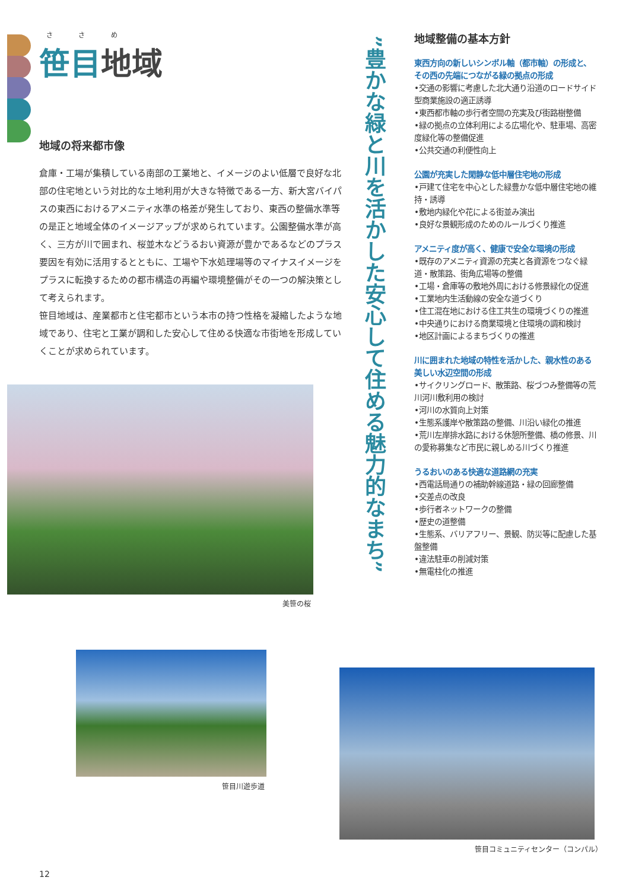さ さ め
笹目地域
地域の将来都市像
倉庫・工場が集積している南部の工業地と、イメージのよい低層で良好な北部の住宅地という対比的な土地利用が大きな特徴である一方、新大宮バイパスの東西におけるアメニティ水準の格差が発生しており、東西の整備水準等の是正と地域全体のイメージアップが求められています。公園整備水準が高く、三方が川で囲まれ、桜並木などうるおい資源が豊かであるなどのプラス要因を有効に活用するとともに、工場や下水処理場等のマイナスイメージをプラスに転換するための都市構造の再編や環境整備がその一つの解決策として考えられます。
笹目地域は、産業都市と住宅都市という本市の持つ性格を凝縮したような地域であり、住宅と工業が調和した安心して住める快適な市街地を形成していくことが求められています。
美笹の桜
笹目川遊歩道
笹目コミュニティセンター（コンパル）
”豊かな緑と川を活かした安心して住める魅力的なまち”
地域整備の基本方針
東西方向の新しいシンボル軸（都市軸）の形成と、その西の先端につながる緑の拠点の形成
•交通の影響に考慮した北大通り沿道のロードサイド型商業施設の適正誘導
•東西都市軸の歩行者空間の充実及び街路樹整備
•緑の拠点の立体利用による広場化や、駐車場、高密度緑化等の整備促進
•公共交通の利便性向上
公園が充実した閑静な低中層住宅地の形成
•戸建て住宅を中心とした緑豊かな低中層住宅地の維持・誘導
•敷地内緑化や花による街並み演出
•良好な景観形成のためのルールづくり推進
アメニティ度が高く、健康で安全な環境の形成
•既存のアメニティ資源の充実と各資源をつなぐ緑道・散策路、街角広場等の整備
•工場・倉庫等の敷地外周における修景緑化の促進
•工業地内生活動線の安全な道づくり
•住工混在地における住工共生の環境づくりの推進
•中央通りにおける商業環境と住環境の調和検討
•地区計画によるまちづくりの推進
川に囲まれた地域の特性を活かした、親水性のある美しい水辺空間の形成
•サイクリングロード、散策路、桜づつみ整備等の荒川河川敷利用の検討
•河川の水質向上対策
•生態系護岸や散策路の整備、川沿い緑化の推進
•荒川左岸排水路における休憩所整備、橋の修景、川の愛称募集など市民に親しめる川づくり推進
うるおいのある快適な道路網の充実
•西電話局通りの補助幹線道路・緑の回廊整備
•交差点の改良
•歩行者ネットワークの整備
•歴史の道整備
•生態系、バリアフリー、景観、防災等に配慮した基盤整備
•違法駐車の削減対策
•無電柱化の推進
12